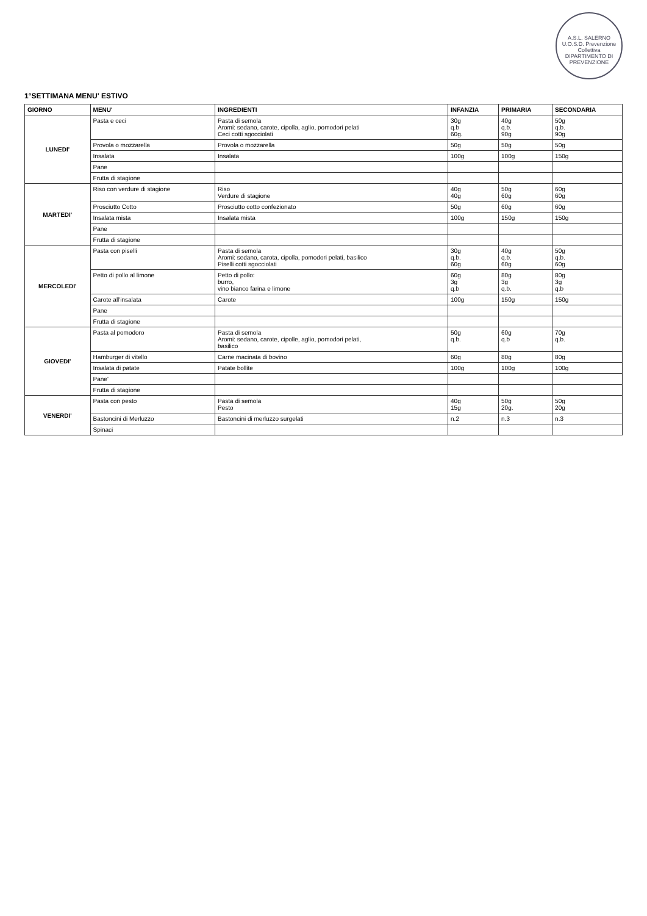A.S.L. SALERNO
U.O.S.D. Prevenzione Collettiva
DIPARTIMENTO DI PREVENZIONE
1°SETTIMANA MENU' ESTIVO
| GIORNO | MENU' | INGREDIENTI | INFANZIA | PRIMARIA | SECONDARIA |
| --- | --- | --- | --- | --- | --- |
| LUNEDI' | Pasta e ceci | Pasta di semola Aromi: sedano, carote, cipolla, aglio, pomodori pelati Ceci cotti sgocciolati | 30g q.b 60g. | 40g q.b. 90g | 50g q.b. 90g |
| | Provola o mozzarella | Provola o mozzarella | 50g | 50g | 50g |
| | Insalata | Insalata | 100g | 100g | 150g |
| | Pane | | | | |
| | Frutta di stagione | | | | |
| MARTEDI' | Riso con verdure di stagione | Riso Verdure di stagione | 40g 40g | 50g 60g | 60g 60g |
| | Prosciutto Cotto | Prosciutto cotto confezionato | 50g | 60g | 60g |
| | Insalata mista | Insalata mista | 100g | 150g | 150g |
| | Pane | | | | |
| | Frutta di stagione | | | | |
| MERCOLEDI' | Pasta con piselli | Pasta di semola Aromi: sedano, carota, cipolla, pomodori pelati, basilico Piselli cotti sgocciolati | 30g q.b. 60g | 40g q.b. 60g | 50g q.b. 60g |
| | Petto di pollo al limone | Petto di pollo: burro, vino bianco farina e limone | 60g 3g q.b | 80g 3g q.b. | 80g 3g q.b |
| | Carote all'insalata | Carote | 100g | 150g | 150g |
| | Pane | | | | |
| | Frutta di stagione | | | | |
| GIOVEDI' | Pasta al pomodoro | Pasta di semola Aromi: sedano, carote, cipolle, aglio, pomodori pelati, basilico | 50g q.b. | 60g q.b | 70g q.b. |
| | Hamburger di vitello | Carne macinata di bovino | 60g | 80g | 80g |
| | Insalata di patate | Patate bollite | 100g | 100g | 100g |
| | Pane' | | | | |
| | Frutta di stagione | | | | |
| VENERDI' | Pasta con pesto | Pasta di semola Pesto | 40g 15g | 50g 20g. | 50g 20g |
| | Bastoncini di Merluzzo | Bastoncini di merluzzo surgelati | n.2 | n.3 | n.3 |
| | Spinaci | | | | |